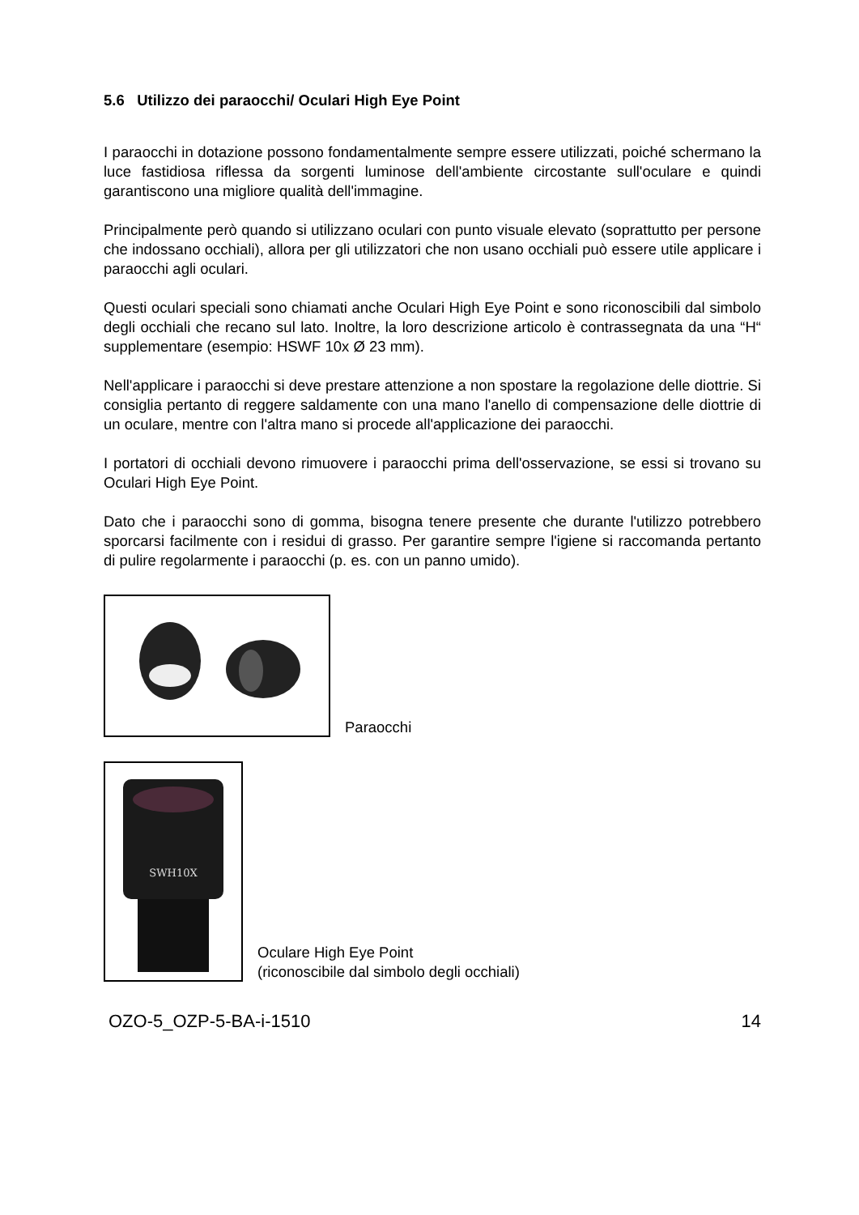5.6 Utilizzo dei paraocchi/ Oculari High Eye Point
I paraocchi in dotazione possono fondamentalmente sempre essere utilizzati, poiché schermano la luce fastidiosa riflessa da sorgenti luminose dell'ambiente circostante sull'oculare e quindi garantiscono una migliore qualità dell'immagine.
Principalmente però quando si utilizzano oculari con punto visuale elevato (soprattutto per persone che indossano occhiali), allora per gli utilizzatori che non usano occhiali può essere utile applicare i paraocchi agli oculari.
Questi oculari speciali sono chiamati anche Oculari High Eye Point e sono riconoscibili dal simbolo degli occhiali che recano sul lato. Inoltre, la loro descrizione articolo è contrassegnata da una “H“ supplementare (esempio: HSWF 10x Ø 23 mm).
Nell'applicare i paraocchi si deve prestare attenzione a non spostare la regolazione delle diottrie. Si consiglia pertanto di reggere saldamente con una mano l'anello di compensazione delle diottrie di un oculare, mentre con l'altra mano si procede all'applicazione dei paraocchi.
I portatori di occhiali devono rimuovere i paraocchi prima dell'osservazione, se essi si trovano su Oculari High Eye Point.
Dato che i paraocchi sono di gomma, bisogna tenere presente che durante l'utilizzo potrebbero sporcarsi facilmente con i residui di grasso. Per garantire sempre l'igiene si raccomanda pertanto di pulire regolarmente i paraocchi (p. es. con un panno umido).
Paraocchi
SWH10X
Oculare High Eye Point
(riconoscibile dal simbolo degli occhiali)
OZO-5_OZP-5-BA-i-1510 14